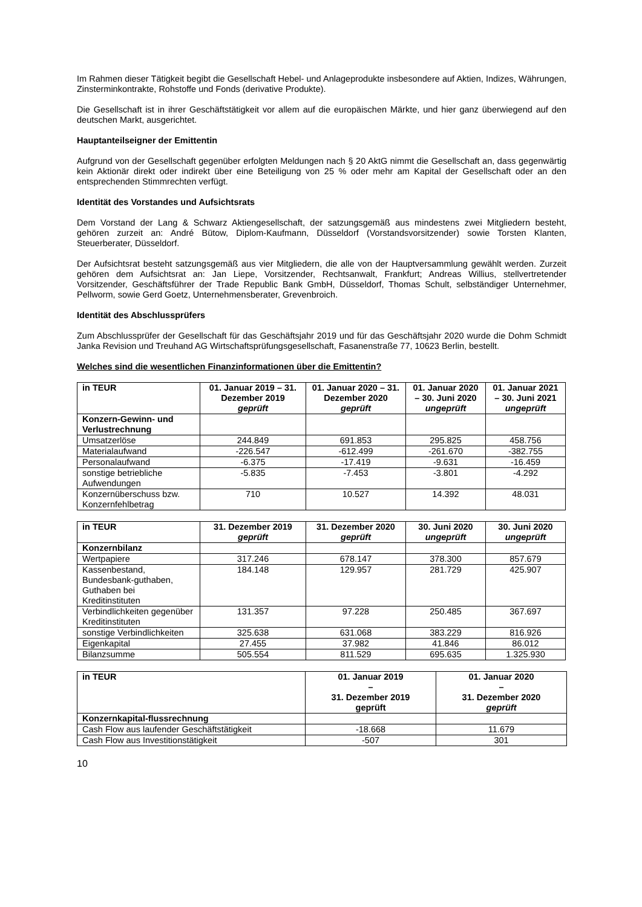Im Rahmen dieser Tätigkeit begibt die Gesellschaft Hebel- und Anlageprodukte insbesondere auf Aktien, Indizes, Währungen, Zinsterminkontrakte, Rohstoffe und Fonds (derivative Produkte).
Die Gesellschaft ist in ihrer Geschäftstätigkeit vor allem auf die europäischen Märkte, und hier ganz überwiegend auf den deutschen Markt, ausgerichtet.
Hauptanteilseigner der Emittentin
Aufgrund von der Gesellschaft gegenüber erfolgten Meldungen nach § 20 AktG nimmt die Gesellschaft an, dass gegenwärtig kein Aktionär direkt oder indirekt über eine Beteiligung von 25 % oder mehr am Kapital der Gesellschaft oder an den entsprechenden Stimmrechten verfügt.
Identität des Vorstandes und Aufsichtsrats
Dem Vorstand der Lang & Schwarz Aktiengesellschaft, der satzungsgemäß aus mindestens zwei Mitgliedern besteht, gehören zurzeit an: André Bütow, Diplom-Kaufmann, Düsseldorf (Vorstandsvorsitzender) sowie Torsten Klanten, Steuerberater, Düsseldorf.
Der Aufsichtsrat besteht satzungsgemäß aus vier Mitgliedern, die alle von der Hauptversammlung gewählt werden. Zurzeit gehören dem Aufsichtsrat an: Jan Liepe, Vorsitzender, Rechtsanwalt, Frankfurt; Andreas Willius, stellvertretender Vorsitzender, Geschäftsführer der Trade Republic Bank GmbH, Düsseldorf, Thomas Schult, selbständiger Unternehmer, Pellworm, sowie Gerd Goetz, Unternehmensberater, Grevenbroich.
Identität des Abschlussprüfers
Zum Abschlussprüfer der Gesellschaft für das Geschäftsjahr 2019 und für das Geschäftsjahr 2020 wurde die Dohm Schmidt Janka Revision und Treuhand AG Wirtschaftsprüfungsgesellschaft, Fasanenstraße 77, 10623 Berlin, bestellt.
Welches sind die wesentlichen Finanzinformationen über die Emittentin?
| in TEUR | 01. Januar 2019 – 31. Dezember 2019 geprüft | 01. Januar 2020 – 31. Dezember 2020 geprüft | 01. Januar 2020 – 30. Juni 2020 ungeprüft | 01. Januar 2021 – 30. Juni 2021 ungeprüft |
| --- | --- | --- | --- | --- |
| Konzern-Gewinn- und Verlustrechnung | | | | |
| Umsatzerlöse | 244.849 | 691.853 | 295.825 | 458.756 |
| Materialaufwand | -226.547 | -612.499 | -261.670 | -382.755 |
| Personalaufwand | -6.375 | -17.419 | -9.631 | -16.459 |
| sonstige betriebliche Aufwendungen | -5.835 | -7.453 | -3.801 | -4.292 |
| Konzernüberschuss bzw. Konzernfehlbetrag | 710 | 10.527 | 14.392 | 48.031 |
| in TEUR | 31. Dezember 2019 geprüft | 31. Dezember 2020 geprüft | 30. Juni 2020 ungeprüft | 30. Juni 2020 ungeprüft |
| --- | --- | --- | --- | --- |
| Konzernbilanz | | | | |
| Wertpapiere | 317.246 | 678.147 | 378.300 | 857.679 |
| Kassenbestand, Bundesbank-guthaben, Guthaben bei Kreditinstituten | 184.148 | 129.957 | 281.729 | 425.907 |
| Verbindlichkeiten gegenüber Kreditinstituten | 131.357 | 97.228 | 250.485 | 367.697 |
| sonstige Verbindlichkeiten | 325.638 | 631.068 | 383.229 | 816.926 |
| Eigenkapital | 27.455 | 37.982 | 41.846 | 86.012 |
| Bilanzsumme | 505.554 | 811.529 | 695.635 | 1.325.930 |
| in TEUR | 01. Januar 2019 – 31. Dezember 2019 geprüft | 01. Januar 2020 – 31. Dezember 2020 geprüft |
| --- | --- | --- |
| Konzernkapital-flussrechnung | | |
| Cash Flow aus laufender Geschäftstätigkeit | -18.668 | 11.679 |
| Cash Flow aus Investitionstätigkeit | -507 | 301 |
10